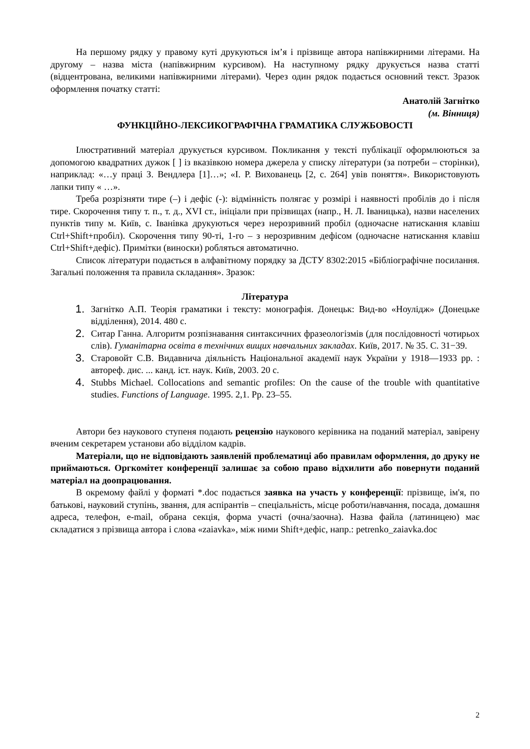На першому рядку у правому куті друкуються ім’я і прізвище автора напівжирними літерами. На другому – назва міста (напівжирним курсивом). На наступному рядку друкується назва статті (відцентрована, великими напівжирними літерами). Через один рядок подається основний текст. Зразок оформлення початку статті:
Анатолій Загнітко
(м. Вінниця)
ФУНКЦІЙНО-ЛЕКСИКОГРАФІЧНА ГРАМАТИКА СЛУЖБОВОСТІ
Ілюстративний матеріал друкується курсивом. Покликання у тексті публікації оформлюються за допомогою квадратних дужок [ ] із вказівкою номера джерела у списку літератури (за потреби – сторінки), наприклад: «…у праці З. Вендлера [1]…»; «І. Р. Вихованець [2, с. 264] увів поняття». Використовують лапки типу « …».
Треба розрізняти тире (–) і дефіс (-): відмінність полягає у розмірі і наявності пробілів до і після тире. Скорочення типу т. п., т. д., XVI ст., ініціали при прізвищах (напр., Н. Л. Іваницька), назви населених пунктів типу м. Київ, с. Іванівка друкуються через нерозривний пробіл (одночасне натискання клавіш Ctrl+Shift+пробіл). Скорочення типу 90-ті, 1-го – з нерозривним дефісом (одночасне натискання клавіш Ctrl+Shift+дефіс). Примітки (виноски) робляться автоматично.
Список літератури подається в алфавітному порядку за ДСТУ 8302:2015 «Бібліографічне посилання. Загальні положення та правила складання». Зразок:
Література
1. Загнітко А.П. Теорія граматики і тексту: монографія. Донецьк: Вид-во «Ноулідж» (Донецьке відділення), 2014. 480 с.
2. Ситар Ганна. Алгоритм розпізнавання синтаксичних фразеологізмів (для послідовності чотирьох слів). Гуманітарна освіта в технічних вищих навчальних закладах. Київ, 2017. № 35. С. 31−39.
3. Старовойт С.В. Видавнича діяльність Національної академії наук України у 1918—1933 рр. : автореф. дис. ... канд. іст. наук. Київ, 2003. 20 с.
4. Stubbs Michael. Collocations and semantic profiles: On the cause of the trouble with quantitative studies. Functions of Language. 1995. 2,1. Pp. 23–55.
Автори без наукового ступеня подають рецензію наукового керівника на поданий матеріал, завірену вченим секретарем установи або відділом кадрів.
Матеріали, що не відповідають заявленій проблематиці або правилам оформлення, до друку не приймаються. Оргкомітет конференції залишає за собою право відхилити або повернути поданий матеріал на доопрацювання.
В окремому файлі у форматі *.doc подається заявка на участь у конференції: прізвище, ім'я, по батькові, науковий ступінь, звання, для аспірантів – спеціальність, місце роботи/навчання, посада, домашня адреса, телефон, e-mail, обрана секція, форма участі (очна/заочна). Назва файла (латиницею) має складатися з прізвища автора і слова «zaiavka», між ними Shift+дефіс, напр.: petrenko_zaiavka.doc
2